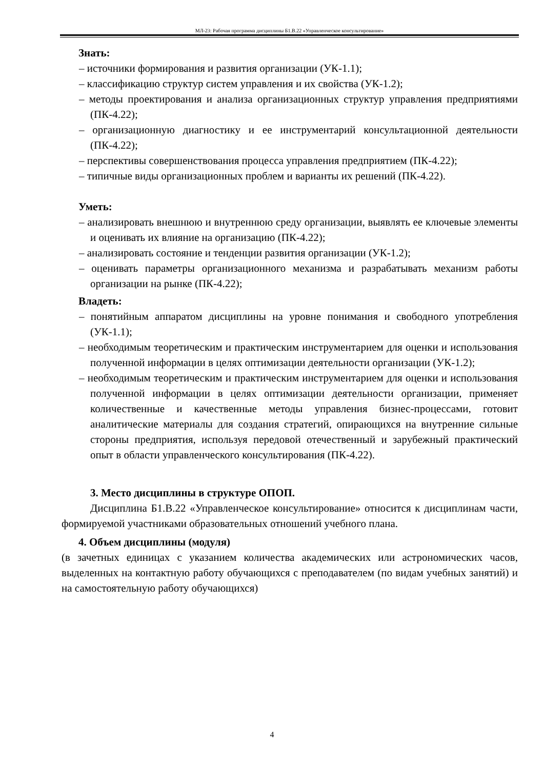МЛ-23: Рабочая программа дисциплины Б1.В.22 «Управленческое консультирование»
Знать:
– источники формирования и развития организации (УК-1.1);
– классификацию структур систем управления и их свойства (УК-1.2);
– методы проектирования и анализа организационных структур управления предприятиями (ПК-4.22);
– организационную диагностику и ее инструментарий консультационной деятельности (ПК-4.22);
– перспективы совершенствования процесса управления предприятием (ПК-4.22);
– типичные виды организационных проблем и варианты их решений (ПК-4.22).
Уметь:
– анализировать внешнюю и внутреннюю среду организации, выявлять ее ключевые элементы и оценивать их влияние на организацию (ПК-4.22);
– анализировать состояние и тенденции развития организации (УК-1.2);
– оценивать параметры организационного механизма и разрабатывать механизм работы организации на рынке (ПК-4.22);
Владеть:
– понятийным аппаратом дисциплины на уровне понимания и свободного употребления (УК-1.1);
– необходимым теоретическим и практическим инструментарием для оценки и использования полученной информации в целях оптимизации деятельности организации (УК-1.2);
– необходимым теоретическим и практическим инструментарием для оценки и использования полученной информации в целях оптимизации деятельности организации, применяет количественные и качественные методы управления бизнес-процессами, готовит аналитические материалы для создания стратегий, опирающихся на внутренние сильные стороны предприятия, используя передовой отечественный и зарубежный практический опыт в области управленческого консультирования (ПК-4.22).
3. Место дисциплины в структуре ОПОП.
Дисциплина Б1.В.22 «Управленческое консультирование» относится к дисциплинам части, формируемой участниками образовательных отношений учебного плана.
4. Объем дисциплины (модуля)
(в зачетных единицах с указанием количества академических или астрономических часов, выделенных на контактную работу обучающихся с преподавателем (по видам учебных занятий) и на самостоятельную работу обучающихся)
4